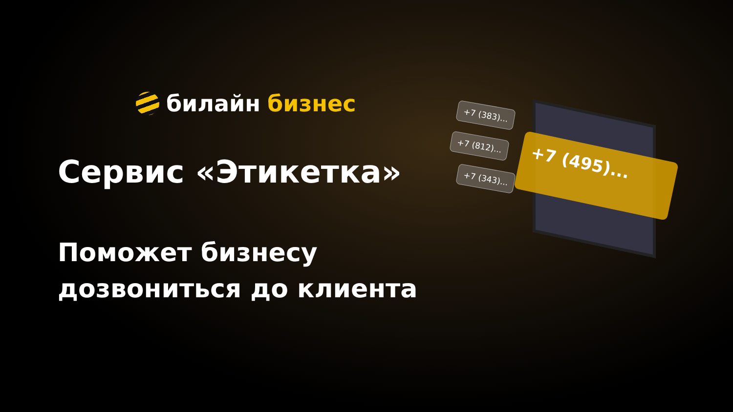билайн бизнес
Сервис «Этикетка»
Поможет бизнесу
дозвониться до клиента
+7 (383)...
+7 (812)...
+7 (343)...
+7 (495)...